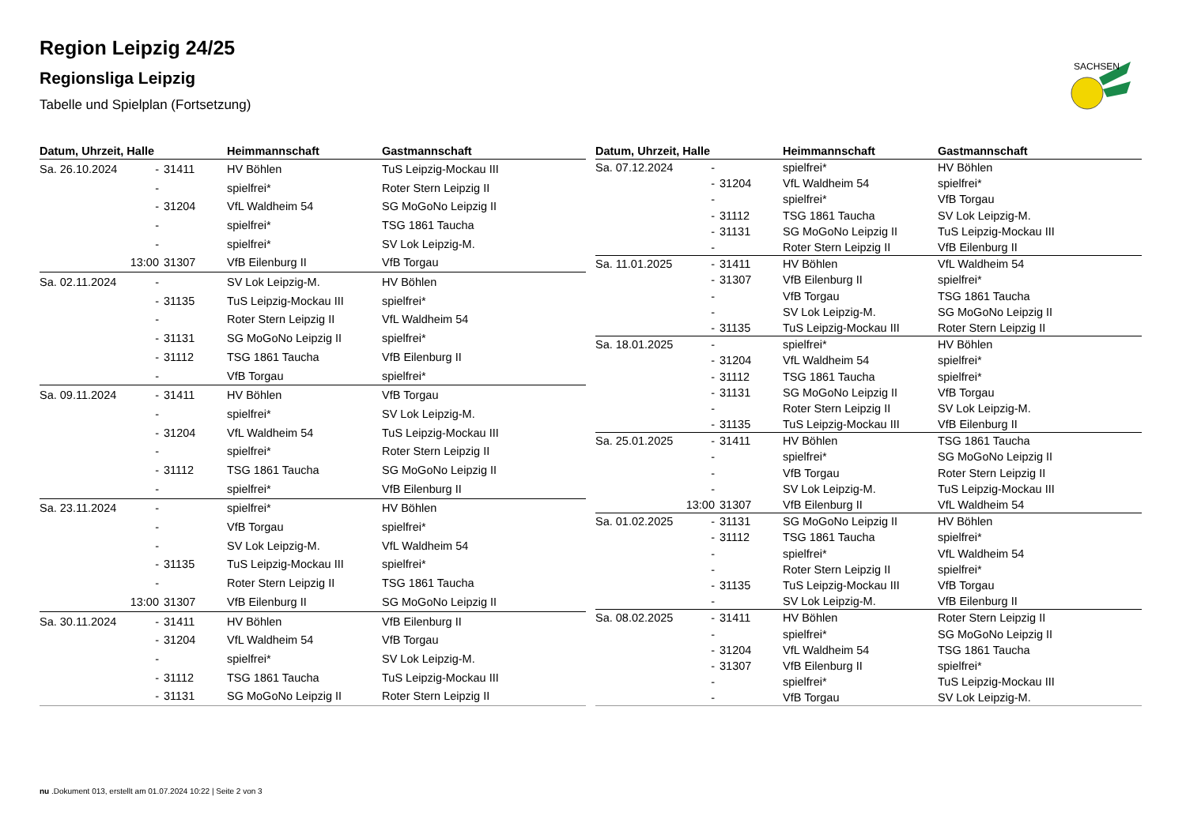SACHSEN
Region Leipzig 24/25
Regionsliga Leipzig
Tabelle und Spielplan (Fortsetzung)
| Datum, Uhrzeit, Halle | | | Heimmannschaft | Gastmannschaft |
| --- | --- | --- | --- | --- |
| Sa. 26.10.2024 | - | 31411 | HV Böhlen | TuS Leipzig-Mockau III |
| | - | | spielfrei* | Roter Stern Leipzig II |
| | - | 31204 | VfL Waldheim 54 | SG MoGoNo Leipzig II |
| | - | | spielfrei* | TSG 1861 Taucha |
| | - | | spielfrei* | SV Lok Leipzig-M. |
| | 13:00 | 31307 | VfB Eilenburg II | VfB Torgau |
| Sa. 02.11.2024 | - | | SV Lok Leipzig-M. | HV Böhlen |
| | - | 31135 | TuS Leipzig-Mockau III | spielfrei* |
| | - | | Roter Stern Leipzig II | VfL Waldheim 54 |
| | - | 31131 | SG MoGoNo Leipzig II | spielfrei* |
| | - | 31112 | TSG 1861 Taucha | VfB Eilenburg II |
| | - | | VfB Torgau | spielfrei* |
| Sa. 09.11.2024 | - | 31411 | HV Böhlen | VfB Torgau |
| | - | | spielfrei* | SV Lok Leipzig-M. |
| | - | 31204 | VfL Waldheim 54 | TuS Leipzig-Mockau III |
| | - | | spielfrei* | Roter Stern Leipzig II |
| | - | 31112 | TSG 1861 Taucha | SG MoGoNo Leipzig II |
| | - | | spielfrei* | VfB Eilenburg II |
| Sa. 23.11.2024 | - | | spielfrei* | HV Böhlen |
| | - | | VfB Torgau | spielfrei* |
| | - | | SV Lok Leipzig-M. | VfL Waldheim 54 |
| | - | 31135 | TuS Leipzig-Mockau III | spielfrei* |
| | - | | Roter Stern Leipzig II | TSG 1861 Taucha |
| | 13:00 | 31307 | VfB Eilenburg II | SG MoGoNo Leipzig II |
| Sa. 30.11.2024 | - | 31411 | HV Böhlen | VfB Eilenburg II |
| | - | 31204 | VfL Waldheim 54 | VfB Torgau |
| | - | | spielfrei* | SV Lok Leipzig-M. |
| | - | 31112 | TSG 1861 Taucha | TuS Leipzig-Mockau III |
| | - | 31131 | SG MoGoNo Leipzig II | Roter Stern Leipzig II |
| Datum, Uhrzeit, Halle | | | Heimmannschaft | Gastmannschaft |
| --- | --- | --- | --- | --- |
| Sa. 07.12.2024 | - | | spielfrei* | HV Böhlen |
| | - | 31204 | VfL Waldheim 54 | spielfrei* |
| | - | | spielfrei* | VfB Torgau |
| | - | 31112 | TSG 1861 Taucha | SV Lok Leipzig-M. |
| | - | 31131 | SG MoGoNo Leipzig II | TuS Leipzig-Mockau III |
| | - | | Roter Stern Leipzig II | VfB Eilenburg II |
| Sa. 11.01.2025 | - | 31411 | HV Böhlen | VfL Waldheim 54 |
| | - | 31307 | VfB Eilenburg II | spielfrei* |
| | - | | VfB Torgau | TSG 1861 Taucha |
| | - | | SV Lok Leipzig-M. | SG MoGoNo Leipzig II |
| | - | 31135 | TuS Leipzig-Mockau III | Roter Stern Leipzig II |
| Sa. 18.01.2025 | - | | spielfrei* | HV Böhlen |
| | - | 31204 | VfL Waldheim 54 | spielfrei* |
| | - | 31112 | TSG 1861 Taucha | spielfrei* |
| | - | 31131 | SG MoGoNo Leipzig II | VfB Torgau |
| | - | | Roter Stern Leipzig II | SV Lok Leipzig-M. |
| | - | 31135 | TuS Leipzig-Mockau III | VfB Eilenburg II |
| Sa. 25.01.2025 | - | 31411 | HV Böhlen | TSG 1861 Taucha |
| | - | | spielfrei* | SG MoGoNo Leipzig II |
| | - | | VfB Torgau | Roter Stern Leipzig II |
| | - | | SV Lok Leipzig-M. | TuS Leipzig-Mockau III |
| | 13:00 | 31307 | VfB Eilenburg II | VfL Waldheim 54 |
| Sa. 01.02.2025 | - | 31131 | SG MoGoNo Leipzig II | HV Böhlen |
| | - | 31112 | TSG 1861 Taucha | spielfrei* |
| | - | | spielfrei* | VfL Waldheim 54 |
| | - | | Roter Stern Leipzig II | spielfrei* |
| | - | 31135 | TuS Leipzig-Mockau III | VfB Torgau |
| | - | | SV Lok Leipzig-M. | VfB Eilenburg II |
| Sa. 08.02.2025 | - | 31411 | HV Böhlen | Roter Stern Leipzig II |
| | - | | spielfrei* | SG MoGoNo Leipzig II |
| | - | 31204 | VfL Waldheim 54 | TSG 1861 Taucha |
| | - | 31307 | VfB Eilenburg II | spielfrei* |
| | - | | spielfrei* | TuS Leipzig-Mockau III |
| | - | | VfB Torgau | SV Lok Leipzig-M. |
nu .Dokument 013, erstellt am 01.07.2024 10:22 | Seite 2 von 3